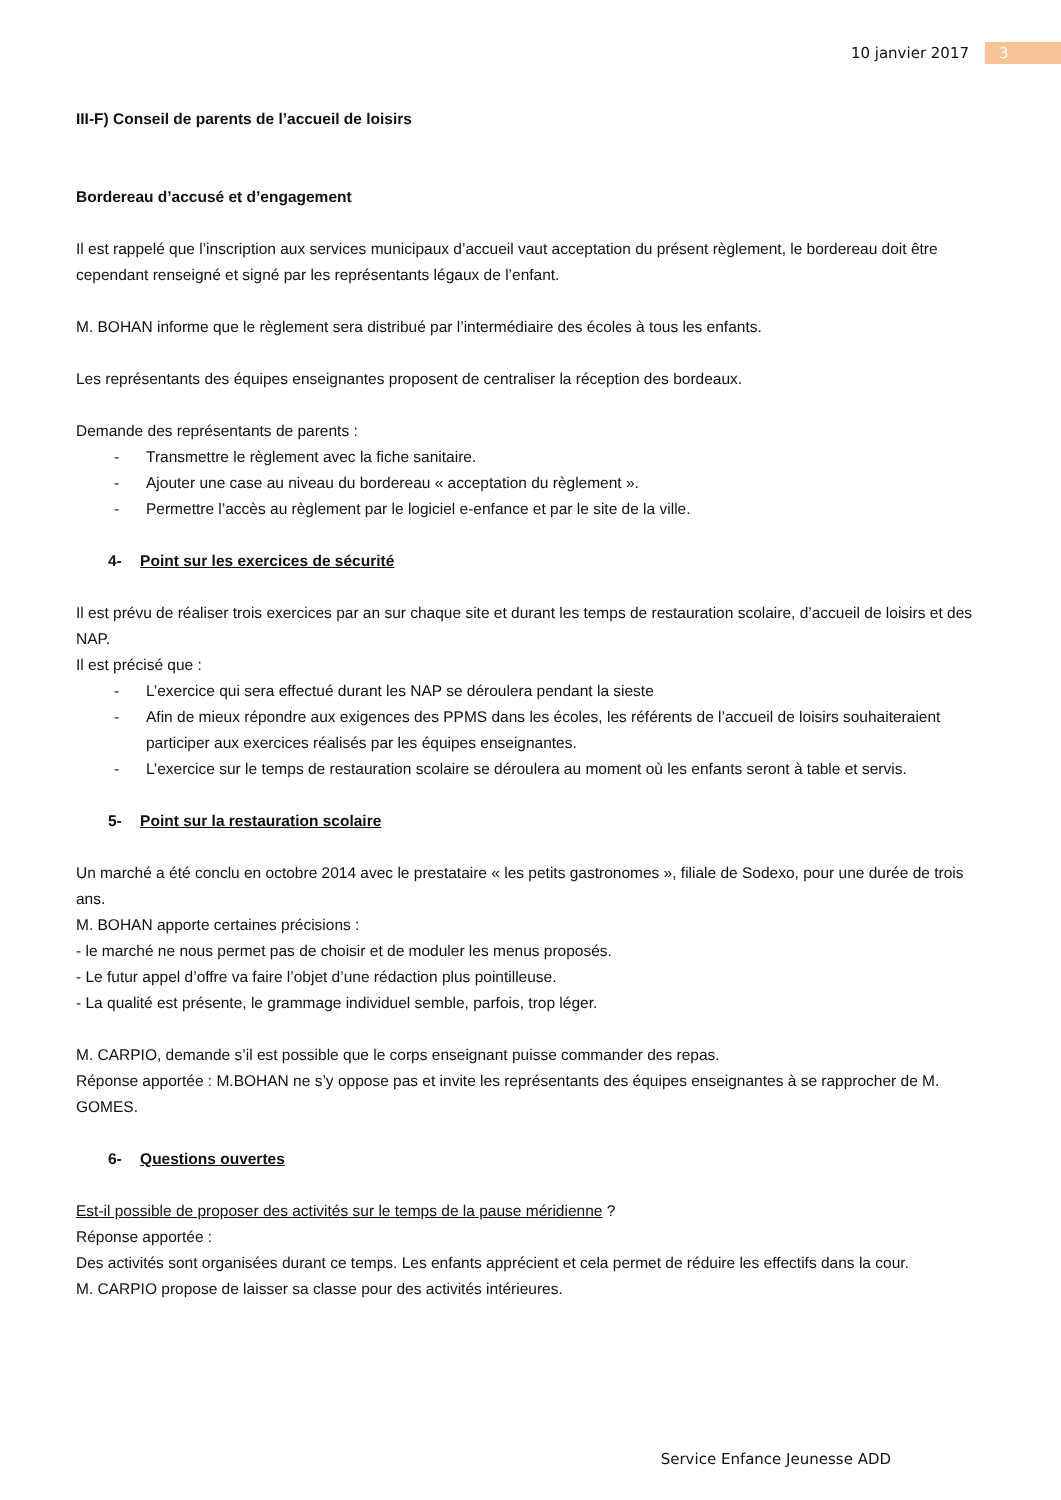10 janvier 2017 3
III-F) Conseil de parents de l’accueil de loisirs
Bordereau d’accusé et d’engagement
Il est rappelé que l’inscription aux services municipaux d’accueil vaut acceptation du présent règlement, le bordereau doit être cependant renseigné et signé par les représentants légaux de l’enfant.
M. BOHAN informe que le règlement sera distribué par l’intermédiaire des écoles à tous les enfants.
Les représentants des équipes enseignantes proposent de centraliser la réception des bordeaux.
Demande des représentants de parents :
- Transmettre le règlement avec la fiche sanitaire.
- Ajouter une case au niveau du bordereau « acceptation du règlement ».
- Permettre l’accès au règlement par le logiciel e-enfance et par le site de la ville.
4- Point sur les exercices de sécurité
Il est prévu de réaliser trois exercices par an sur chaque site et durant les temps de restauration scolaire, d’accueil de loisirs et des NAP.
Il est précisé que :
- L’exercice qui sera effectué durant les NAP se déroulera pendant la sieste
- Afin de mieux répondre aux exigences des PPMS dans les écoles, les référents de l’accueil de loisirs souhaiteraient participer aux exercices réalisés par les équipes enseignantes.
- L’exercice sur le temps de restauration scolaire se déroulera au moment où les enfants seront à table et servis.
5- Point sur la restauration scolaire
Un marché a été conclu en octobre 2014 avec le prestataire « les petits gastronomes », filiale de Sodexo, pour une durée de trois ans.
M. BOHAN apporte certaines précisions :
- le marché ne nous permet pas de choisir et de moduler les menus proposés.
- Le futur appel d’offre va faire l’objet d’une rédaction plus pointilleuse.
- La qualité est présente, le grammage individuel semble, parfois, trop léger.
M. CARPIO, demande s’il est possible que le corps enseignant puisse commander des repas.
Réponse apportée : M.BOHAN ne s’y oppose pas et invite les représentants des équipes enseignantes à se rapprocher de M. GOMES.
6- Questions ouvertes
Est-il possible de proposer des activités sur le temps de la pause méridienne ?
Réponse apportée :
Des activités sont organisées durant ce temps. Les enfants apprécient et cela permet de réduire les effectifs dans la cour.
M. CARPIO propose de laisser sa classe pour des activités intérieures.
Service Enfance Jeunesse ADD